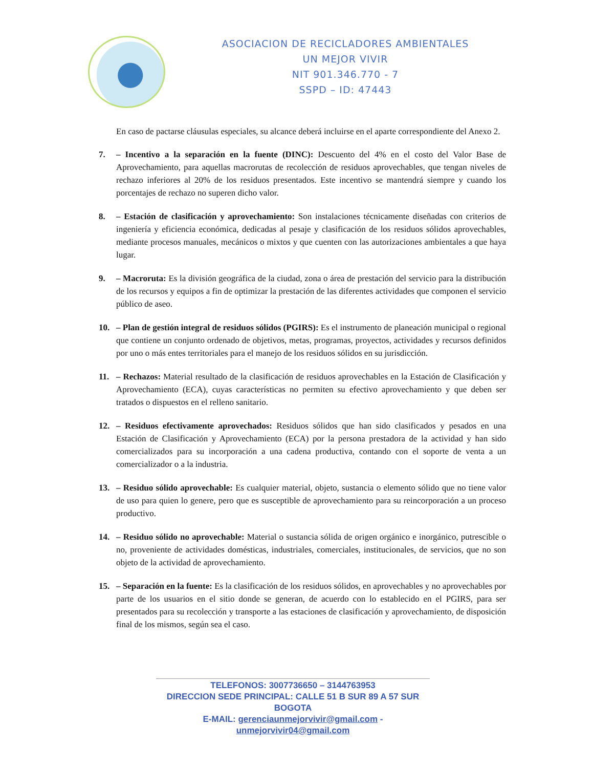ASOCIACION DE RECICLADORES AMBIENTALES
UN MEJOR VIVIR
NIT 901.346.770 - 7
SSPD – ID: 47443
En caso de pactarse cláusulas especiales, su alcance deberá incluirse en el aparte correspondiente del Anexo 2.
7. – Incentivo a la separación en la fuente (DINC): Descuento del 4% en el costo del Valor Base de Aprovechamiento, para aquellas macrorutas de recolección de residuos aprovechables, que tengan niveles de rechazo inferiores al 20% de los residuos presentados. Este incentivo se mantendrá siempre y cuando los porcentajes de rechazo no superen dicho valor.
8. – Estación de clasificación y aprovechamiento: Son instalaciones técnicamente diseñadas con criterios de ingeniería y eficiencia económica, dedicadas al pesaje y clasificación de los residuos sólidos aprovechables, mediante procesos manuales, mecánicos o mixtos y que cuenten con las autorizaciones ambientales a que haya lugar.
9. – Macroruta: Es la división geográfica de la ciudad, zona o área de prestación del servicio para la distribución de los recursos y equipos a fin de optimizar la prestación de las diferentes actividades que componen el servicio público de aseo.
10. – Plan de gestión integral de residuos sólidos (PGIRS): Es el instrumento de planeación municipal o regional que contiene un conjunto ordenado de objetivos, metas, programas, proyectos, actividades y recursos definidos por uno o más entes territoriales para el manejo de los residuos sólidos en su jurisdicción.
11. – Rechazos: Material resultado de la clasificación de residuos aprovechables en la Estación de Clasificación y Aprovechamiento (ECA), cuyas características no permiten su efectivo aprovechamiento y que deben ser tratados o dispuestos en el relleno sanitario.
12. – Residuos efectivamente aprovechados: Residuos sólidos que han sido clasificados y pesados en una Estación de Clasificación y Aprovechamiento (ECA) por la persona prestadora de la actividad y han sido comercializados para su incorporación a una cadena productiva, contando con el soporte de venta a un comercializador o a la industria.
13. – Residuo sólido aprovechable: Es cualquier material, objeto, sustancia o elemento sólido que no tiene valor de uso para quien lo genere, pero que es susceptible de aprovechamiento para su reincorporación a un proceso productivo.
14. – Residuo sólido no aprovechable: Material o sustancia sólida de origen orgánico e inorgánico, putrescible o no, proveniente de actividades domésticas, industriales, comerciales, institucionales, de servicios, que no son objeto de la actividad de aprovechamiento.
15. – Separación en la fuente: Es la clasificación de los residuos sólidos, en aprovechables y no aprovechables por parte de los usuarios en el sitio donde se generan, de acuerdo con lo establecido en el PGIRS, para ser presentados para su recolección y transporte a las estaciones de clasificación y aprovechamiento, de disposición final de los mismos, según sea el caso.
TELEFONOS: 3007736650 – 3144763953
DIRECCION SEDE PRINCIPAL: CALLE 51 B SUR 89 A 57 SUR BOGOTA
E-MAIL: gerenciaunmejorvivir@gmail.com - unmejorvivir04@gmail.com